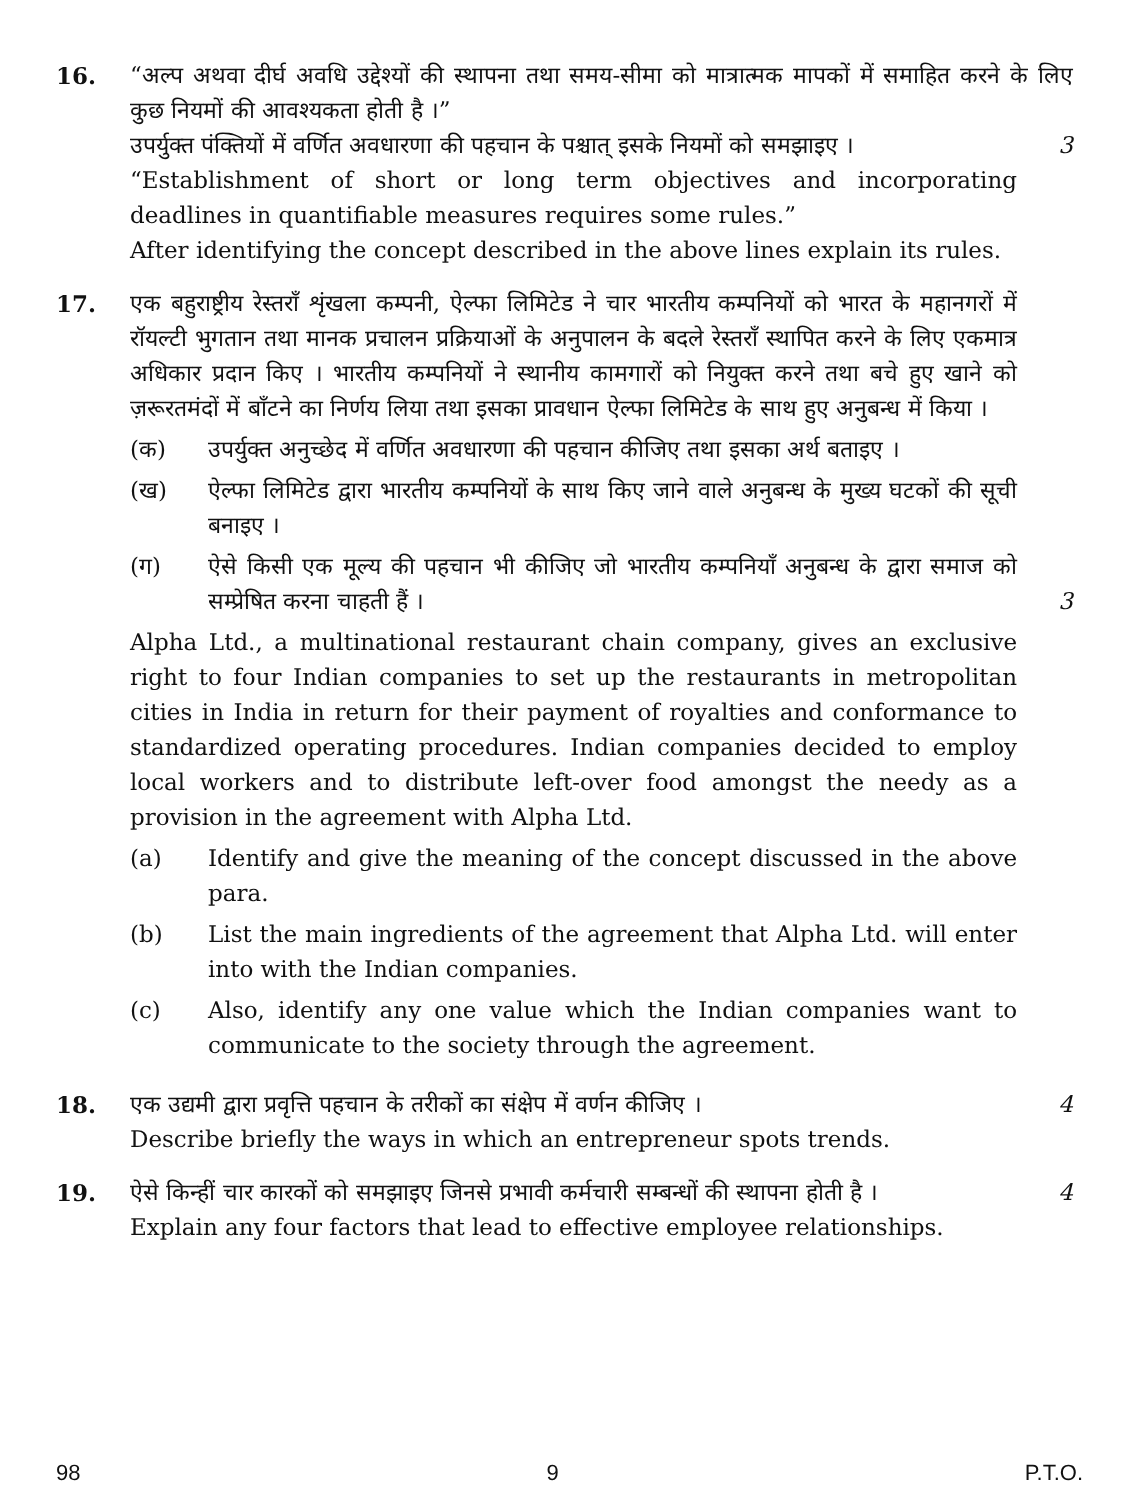16. “अल्प अथवा दीर्घ अवधि उद्देश्यों की स्थापना तथा समय-सीमा को मात्रात्मक मापकों में समाहित करने के लिए कुछ नियमों की आवश्यकता होती है ।”
उपर्युक्त पंक्तियों में वर्णित अवधारणा की पहचान के पश्चात् इसके नियमों को समझाइए ।
3
“Establishment of short or long term objectives and incorporating deadlines in quantifiable measures requires some rules.”
After identifying the concept described in the above lines explain its rules.
17. एक बहुराष्ट्रीय रेस्तराँ शृंखला कम्पनी, ऐल्फा लिमिटेड ने चार भारतीय कम्पनियों को भारत के महानगरों में रॉयल्टी भुगतान तथा मानक प्रचालन प्रक्रियाओं के अनुपालन के बदले रेस्तराँ स्थापित करने के लिए एकमात्र अधिकार प्रदान किए । भारतीय कम्पनियों ने स्थानीय कामगारों को नियुक्त करने तथा बचे हुए खाने को ज़रूरतमंदों में बाँटने का निर्णय लिया तथा इसका प्रावधान ऐल्फा लिमिटेड के साथ हुए अनुबन्ध में किया ।
(क) उपर्युक्त अनुच्छेद में वर्णित अवधारणा की पहचान कीजिए तथा इसका अर्थ बताइए ।
(ख) ऐल्फा लिमिटेड द्वारा भारतीय कम्पनियों के साथ किए जाने वाले अनुबन्ध के मुख्य घटकों की सूची बनाइए ।
(ग) ऐसे किसी एक मूल्य की पहचान भी कीजिए जो भारतीय कम्पनियाँ अनुबन्ध के द्वारा समाज को सम्प्रेषित करना चाहती हैं । 3
Alpha Ltd., a multinational restaurant chain company, gives an exclusive right to four Indian companies to set up the restaurants in metropolitan cities in India in return for their payment of royalties and conformance to standardized operating procedures. Indian companies decided to employ local workers and to distribute left-over food amongst the needy as a provision in the agreement with Alpha Ltd.
(a) Identify and give the meaning of the concept discussed in the above para.
(b) List the main ingredients of the agreement that Alpha Ltd. will enter into with the Indian companies.
(c) Also, identify any one value which the Indian companies want to communicate to the society through the agreement.
18. एक उद्यमी द्वारा प्रवृत्ति पहचान के तरीकों का संक्षेप में वर्णन कीजिए ।
4
Describe briefly the ways in which an entrepreneur spots trends.
19. ऐसे किन्हीं चार कारकों को समझाइए जिनसे प्रभावी कर्मचारी सम्बन्धों की स्थापना होती है ।
4
Explain any four factors that lead to effective employee relationships.
98 9 P.T.O.